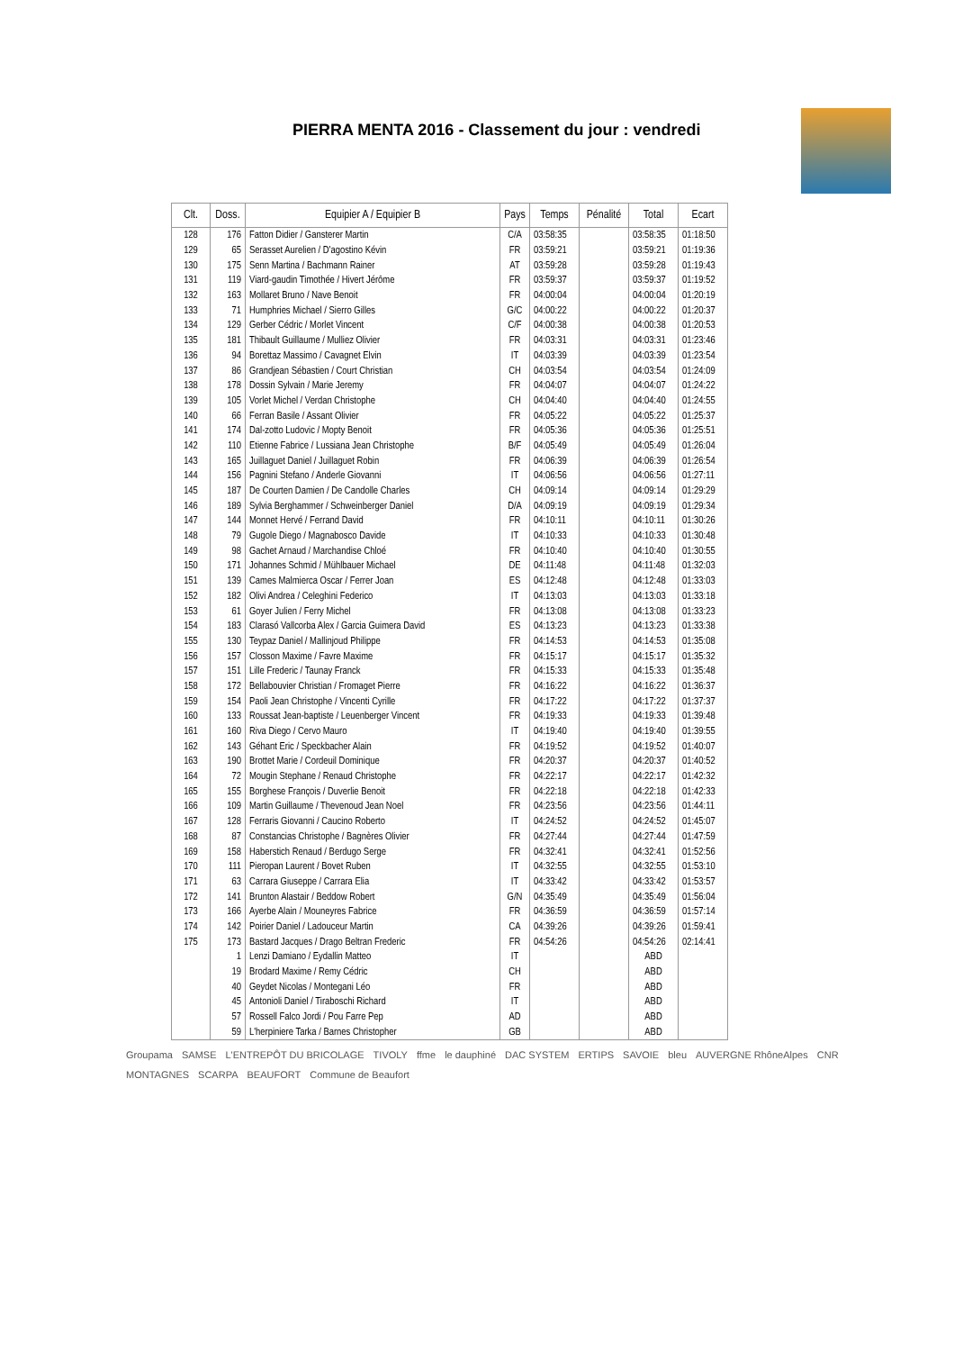PIERRA MENTA 2016 - Classement du jour : vendredi
| Clt. | Doss. | Equipier A / Equipier B | Pays | Temps | Pénalité | Total | Ecart |
| --- | --- | --- | --- | --- | --- | --- | --- |
| 128 | 176 | Fatton Didier / Gansterer Martin | C/A | 03:58:35 | | 03:58:35 | 01:18:50 |
| 129 | 65 | Serasset Aurelien / D'agostino Kévin | FR | 03:59:21 | | 03:59:21 | 01:19:36 |
| 130 | 175 | Senn Martina / Bachmann Rainer | AT | 03:59:28 | | 03:59:28 | 01:19:43 |
| 131 | 119 | Viard-gaudin Timothée / Hivert Jérôme | FR | 03:59:37 | | 03:59:37 | 01:19:52 |
| 132 | 163 | Mollaret Bruno / Nave Benoit | FR | 04:00:04 | | 04:00:04 | 01:20:19 |
| 133 | 71 | Humphries Michael / Sierro Gilles | G/C | 04:00:22 | | 04:00:22 | 01:20:37 |
| 134 | 129 | Gerber Cédric / Morlet Vincent | C/F | 04:00:38 | | 04:00:38 | 01:20:53 |
| 135 | 181 | Thibault Guillaume / Mulliez Olivier | FR | 04:03:31 | | 04:03:31 | 01:23:46 |
| 136 | 94 | Borettaz Massimo / Cavagnet Elvin | IT | 04:03:39 | | 04:03:39 | 01:23:54 |
| 137 | 86 | Grandjean Sébastien / Court Christian | CH | 04:03:54 | | 04:03:54 | 01:24:09 |
| 138 | 178 | Dossin Sylvain / Marie Jeremy | FR | 04:04:07 | | 04:04:07 | 01:24:22 |
| 139 | 105 | Vorlet Michel / Verdan Christophe | CH | 04:04:40 | | 04:04:40 | 01:24:55 |
| 140 | 66 | Ferran Basile / Assant Olivier | FR | 04:05:22 | | 04:05:22 | 01:25:37 |
| 141 | 174 | Dal-zotto Ludovic / Mopty Benoit | FR | 04:05:36 | | 04:05:36 | 01:25:51 |
| 142 | 110 | Etienne Fabrice / Lussiana Jean Christophe | B/F | 04:05:49 | | 04:05:49 | 01:26:04 |
| 143 | 165 | Juillaguet Daniel / Juillaguet Robin | FR | 04:06:39 | | 04:06:39 | 01:26:54 |
| 144 | 156 | Pagnini Stefano / Anderle Giovanni | IT | 04:06:56 | | 04:06:56 | 01:27:11 |
| 145 | 187 | De Courten Damien / De Candolle Charles | CH | 04:09:14 | | 04:09:14 | 01:29:29 |
| 146 | 189 | Sylvia Berghammer / Schweinberger Daniel | D/A | 04:09:19 | | 04:09:19 | 01:29:34 |
| 147 | 144 | Monnet Hervé / Ferrand David | FR | 04:10:11 | | 04:10:11 | 01:30:26 |
| 148 | 79 | Gugole Diego / Magnabosco Davide | IT | 04:10:33 | | 04:10:33 | 01:30:48 |
| 149 | 98 | Gachet Arnaud / Marchandise Chloé | FR | 04:10:40 | | 04:10:40 | 01:30:55 |
| 150 | 171 | Johannes Schmid / Mühlbauer Michael | DE | 04:11:48 | | 04:11:48 | 01:32:03 |
| 151 | 139 | Cames Malmierca Oscar / Ferrer Joan | ES | 04:12:48 | | 04:12:48 | 01:33:03 |
| 152 | 182 | Olivi Andrea / Celeghini Federico | IT | 04:13:03 | | 04:13:03 | 01:33:18 |
| 153 | 61 | Goyer Julien / Ferry Michel | FR | 04:13:08 | | 04:13:08 | 01:33:23 |
| 154 | 183 | Clarasó Vallcorba Alex / Garcia Guimera David | ES | 04:13:23 | | 04:13:23 | 01:33:38 |
| 155 | 130 | Teypaz Daniel / Mallinjoud Philippe | FR | 04:14:53 | | 04:14:53 | 01:35:08 |
| 156 | 157 | Closson Maxime / Favre Maxime | FR | 04:15:17 | | 04:15:17 | 01:35:32 |
| 157 | 151 | Lille Frederic / Taunay Franck | FR | 04:15:33 | | 04:15:33 | 01:35:48 |
| 158 | 172 | Bellabouvier Christian / Fromaget Pierre | FR | 04:16:22 | | 04:16:22 | 01:36:37 |
| 159 | 154 | Paoli Jean Christophe / Vincenti Cyrille | FR | 04:17:22 | | 04:17:22 | 01:37:37 |
| 160 | 133 | Roussat Jean-baptiste / Leuenberger Vincent | FR | 04:19:33 | | 04:19:33 | 01:39:48 |
| 161 | 160 | Riva Diego / Cervo Mauro | IT | 04:19:40 | | 04:19:40 | 01:39:55 |
| 162 | 143 | Géhant Eric / Speckbacher Alain | FR | 04:19:52 | | 04:19:52 | 01:40:07 |
| 163 | 190 | Brottet Marie / Cordeuil Dominique | FR | 04:20:37 | | 04:20:37 | 01:40:52 |
| 164 | 72 | Mougin Stephane / Renaud Christophe | FR | 04:22:17 | | 04:22:17 | 01:42:32 |
| 165 | 155 | Borghese François / Duverlie Benoit | FR | 04:22:18 | | 04:22:18 | 01:42:33 |
| 166 | 109 | Martin Guillaume / Thevenoud Jean Noel | FR | 04:23:56 | | 04:23:56 | 01:44:11 |
| 167 | 128 | Ferraris Giovanni / Caucino Roberto | IT | 04:24:52 | | 04:24:52 | 01:45:07 |
| 168 | 87 | Constancias Christophe / Bagnères Olivier | FR | 04:27:44 | | 04:27:44 | 01:47:59 |
| 169 | 158 | Haberstich Renaud / Berdugo Serge | FR | 04:32:41 | | 04:32:41 | 01:52:56 |
| 170 | 111 | Pieropan Laurent / Bovet Ruben | IT | 04:32:55 | | 04:32:55 | 01:53:10 |
| 171 | 63 | Carrara Giuseppe / Carrara Elia | IT | 04:33:42 | | 04:33:42 | 01:53:57 |
| 172 | 141 | Brunton Alastair / Beddow Robert | G/N | 04:35:49 | | 04:35:49 | 01:56:04 |
| 173 | 166 | Ayerbe Alain / Mouneyres Fabrice | FR | 04:36:59 | | 04:36:59 | 01:57:14 |
| 174 | 142 | Poirier Daniel / Ladouceur Martin | CA | 04:39:26 | | 04:39:26 | 01:59:41 |
| 175 | 173 | Bastard Jacques / Drago Beltran Frederic | FR | 04:54:26 | | 04:54:26 | 02:14:41 |
| | 1 | Lenzi Damiano / Eydallin Matteo | IT | | | ABD | |
| | 19 | Brodard Maxime / Remy Cédric | CH | | | ABD | |
| | 40 | Geydet Nicolas / Montegani Léo | FR | | | ABD | |
| | 45 | Antonioli Daniel / Tiraboschi Richard | IT | | | ABD | |
| | 57 | Rossell Falco Jordi / Pou Farre Pep | AD | | | ABD | |
| | 59 | L'herpiniere Tarka / Barnes Christopher | GB | | | ABD | |
Groupama SAMSE L'ENTREPÔT DU BRICOLAGE TIVOLY ffme le dauphiné DAC SYSTEM ERTIPS SAVOIE bleu AUVERGNE RhôneAlpes CNR MONTAGNES SCARPA BEAUFORT Commune de Beaufort